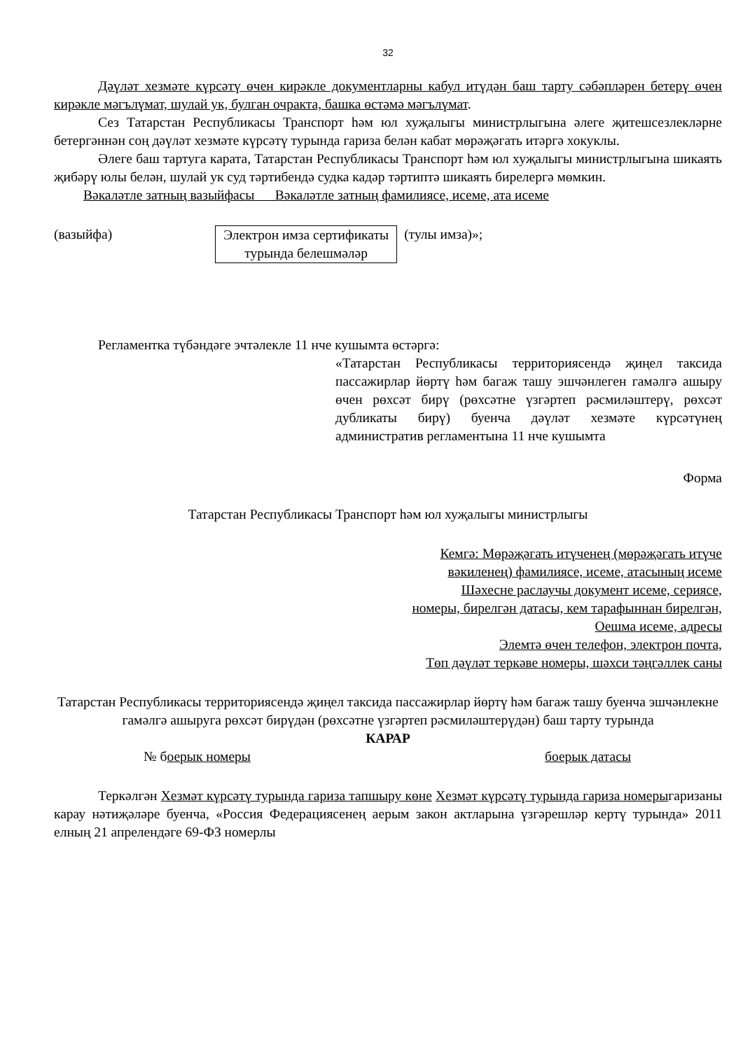32
Дәүләт хезмәте күрсәтү өчен кирәкле документларны кабул итүдән баш тарту сәбәпләрен бетерү өчен кирәкле мәгълүмат, шулай ук, булган очракта, башка өстәмә мәгълүмат.
Сез Татарстан Республикасы Транспорт һәм юл хуҗалыгы министрлыгына әлеге җитешсезлекләрне бетергәннән соң дәүләт хезмәте күрсәтү турында гариза белән кабат мөрәҗәгать итәргә хокуклы.
Әлеге баш тартуга карата, Татарстан Республикасы Транспорт һәм юл хуҗалыгы министрлыгына шикаять җибәрү юлы белән, шулай ук суд тәртибендә судка кадәр тәртиптә шикаять бирелергә мөмкин.
Вәкаләтле затның вазыйфасы Вәкаләтле затның фамилиясе, исеме, ата исеме
(вазыйфа) Электрон имза сертификаты турында белешмәләр
(тулы имза)»;
Регламентка түбәндәге эчтәлекле 11 нче кушымта өстәргә:
«Татарстан Республикасы территориясендә җиңел таксида пассажирлар йөртү һәм багаж ташу эшчәнлеген гамәлгә ашыру өчен рөхсәт бирү (рөхсәтне үзгәртеп рәсмиләштерү, рөхсәт дубликаты бирү) буенча дәүләт хезмәте күрсәтүнең административ регламентына 11 нче кушымта
Форма
Татарстан Республикасы Транспорт һәм юл хуҗалыгы министрлыгы
Кемгә: Мөрәҗәгать итүченең (мөрәҗәгать итүче
вәкиленең) фамилиясе, исеме, атасының исеме
Шәхесне раслаучы документ исеме, сериясе,
номеры, бирелгән датасы, кем тарафыннан бирелгән,
Оешма исеме, адресы
Элемтә өчен телефон, электрон почта,
Төп дәүләт теркәве номеры, шәхси тәңгәллек саны
Татарстан Республикасы территориясендә җиңел таксида пассажирлар йөртү һәм багаж ташу буенча эшчәнлекне гамәлгә ашыруга рөхсәт бирүдән (рөхсәтне үзгәртеп рәсмиләштерүдән) баш тарту турында
КАРАР
№ боерык номеры боерык датасы
Теркәлгән Хезмәт күрсәтү турында гариза тапшыру көне Хезмәт күрсәтү турында гариза номерыгаризаны карау нәтиҗәләре буенча, «Россия Федерациясенең аерым закон актларына үзгәрешләр кертү турында» 2011 елның 21 апрелендәге 69-ФЗ номерлы